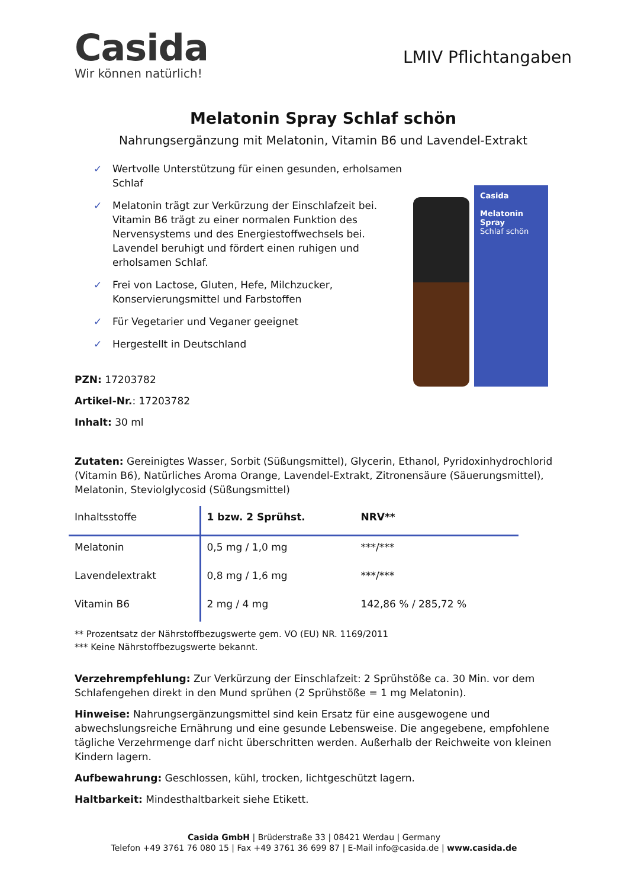Casida
Wir können natürlich!
LMIV Pflichtangaben
Melatonin Spray Schlaf schön
Nahrungsergänzung mit Melatonin, Vitamin B6 und Lavendel-Extrakt
✓ Wertvolle Unterstützung für einen gesunden, erholsamen Schlaf
✓ Melatonin trägt zur Verkürzung der Einschlafzeit bei. Vitamin B6 trägt zu einer normalen Funktion des Nervensystems und des Energiestoffwechsels bei. Lavendel beruhigt und fördert einen ruhigen und erholsamen Schlaf.
✓ Frei von Lactose, Gluten, Hefe, Milchzucker, Konservierungsmittel und Farbstoffen
✓ Für Vegetarier und Veganer geeignet
✓ Hergestellt in Deutschland
PZN: 17203782
Artikel-Nr.: 17203782
Inhalt: 30 ml
Casida
Melatonin Spray
Schlaf schön
Zutaten: Gereinigtes Wasser, Sorbit (Süßungsmittel), Glycerin, Ethanol, Pyridoxinhydrochlorid (Vitamin B6), Natürliches Aroma Orange, Lavendel-Extrakt, Zitronensäure (Säuerungsmittel), Melatonin, Steviolglycosid (Süßungsmittel)
| Inhaltsstoffe | 1 bzw. 2 Sprühst. | NRV** |
| --- | --- | --- |
| Melatonin | 0,5 mg / 1,0 mg | ***/*** |
| Lavendelextrakt | 0,8 mg / 1,6 mg | ***/*** |
| Vitamin B6 | 2 mg / 4 mg | 142,86 % / 285,72 % |
** Prozentsatz der Nährstoffbezugswerte gem. VO (EU) NR. 1169/2011
*** Keine Nährstoffbezugswerte bekannt.
Verzehrempfehlung: Zur Verkürzung der Einschlafzeit: 2 Sprühstöße ca. 30 Min. vor dem Schlafengehen direkt in den Mund sprühen (2 Sprühstöße = 1 mg Melatonin).
Hinweise: Nahrungsergänzungsmittel sind kein Ersatz für eine ausgewogene und abwechslungsreiche Ernährung und eine gesunde Lebensweise. Die angegebene, empfohlene tägliche Verzehrmenge darf nicht überschritten werden. Außerhalb der Reichweite von kleinen Kindern lagern.
Aufbewahrung: Geschlossen, kühl, trocken, lichtgeschützt lagern.
Haltbarkeit: Mindesthaltbarkeit siehe Etikett.
Casida GmbH | Brüderstraße 33 | 08421 Werdau | Germany
Telefon +49 3761 76 080 15 | Fax +49 3761 36 699 87 | E-Mail info@casida.de | www.casida.de